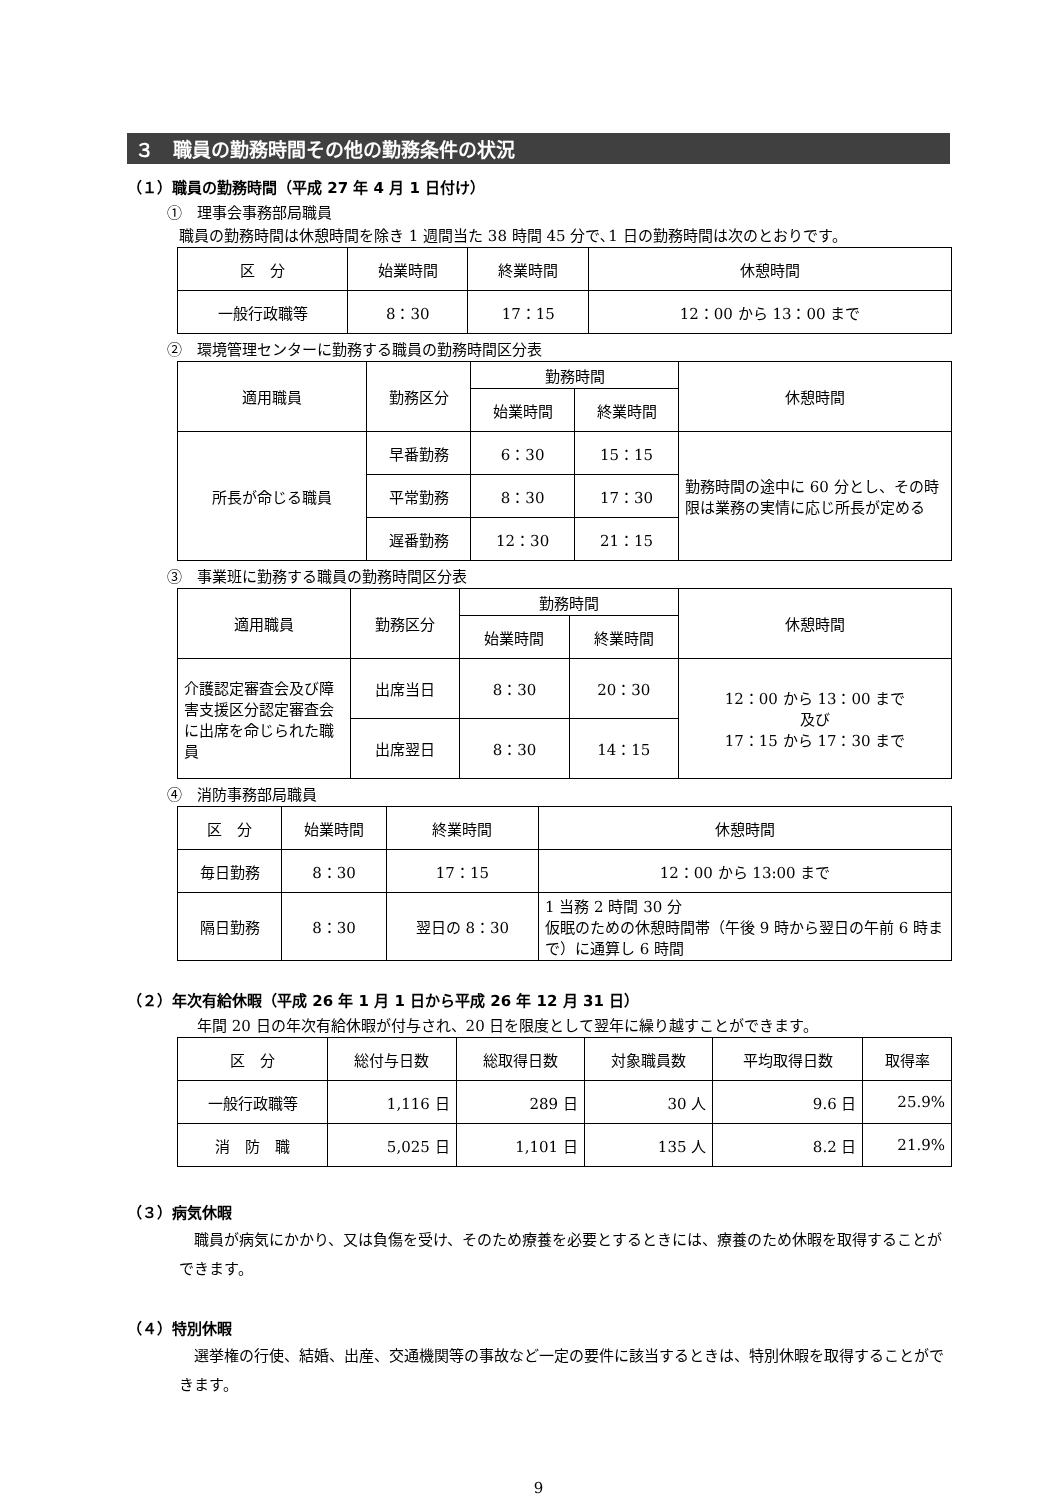３　職員の勤務時間その他の勤務条件の状況
（１）職員の勤務時間（平成 27 年 4 月 1 日付け）
①　理事会事務部局職員
職員の勤務時間は休憩時間を除き 1 週間当た 38 時間 45 分で､1 日の勤務時間は次のとおりです。
| 区 分 | 始業時間 | 終業時間 | 休憩時間 |
| --- | --- | --- | --- |
| 一般行政職等 | 8：30 | 17：15 | 12：00 から 13：00 まで |
②　環境管理センターに勤務する職員の勤務時間区分表
| 適用職員 | 勤務区分 | 勤務時間 | | 休憩時間 |
| --- | --- | --- | --- | --- |
| | | 始業時間 | 終業時間 | |
| 所長が命じる職員 | 早番勤務 | 6：30 | 15：15 | 勤務時間の途中に 60 分とし、その時限は業務の実情に応じ所長が定める |
| | 平常勤務 | 8：30 | 17：30 | |
| | 遅番勤務 | 12：30 | 21：15 | |
③　事業班に勤務する職員の勤務時間区分表
| 適用職員 | 勤務区分 | 勤務時間 | | 休憩時間 |
| --- | --- | --- | --- | --- |
| | | 始業時間 | 終業時間 | |
| 介護認定審査会及び障害支援区分認定審査会に出席を命じられた職員 | 出席当日 | 8：30 | 20：30 | 12：00 から 13：00 まで 及び 17：15 から 17：30 まで |
| | 出席翌日 | 8：30 | 14：15 | |
④　消防事務部局職員
| 区 分 | 始業時間 | 終業時間 | 休憩時間 |
| --- | --- | --- | --- |
| 毎日勤務 | 8：30 | 17：15 | 12：00 から 13:00 まで |
| 隔日勤務 | 8：30 | 翌日の 8：30 | 1 当務 2 時間 30 分 仮眠のための休憩時間帯（午後 9 時から翌日の午前 6 時まで）に通算し 6 時間 |
（２）年次有給休暇（平成 26 年 1 月 1 日から平成 26 年 12 月 31 日）
年間 20 日の年次有給休暇が付与され、20 日を限度として翌年に繰り越すことができます。
| 区 分 | 総付与日数 | 総取得日数 | 対象職員数 | 平均取得日数 | 取得率 |
| --- | --- | --- | --- | --- | --- |
| 一般行政職等 | 1,116 日 | 289 日 | 30 人 | 9.6 日 | 25.9% |
| 消 防 職 | 5,025 日 | 1,101 日 | 135 人 | 8.2 日 | 21.9% |
（３）病気休暇
　職員が病気にかかり、又は負傷を受け、そのため療養を必要とするときには、療養のため休暇を取得することができます。
（４）特別休暇
　選挙権の行使、結婚、出産、交通機関等の事故など一定の要件に該当するときは、特別休暇を取得することができます。
9